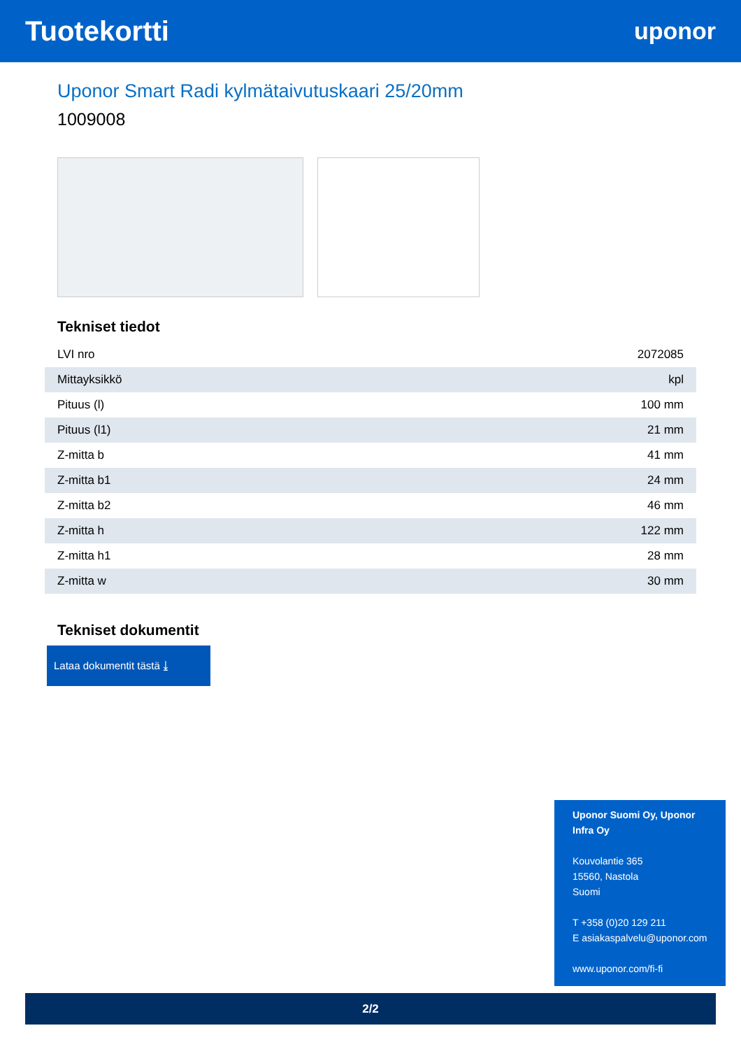Tuotekortti
uponor
Uponor Smart Radi kylmätaivutuskaari 25/20mm
1009008
Tekniset tiedot
| LVI nro | 2072085 |
| Mittayksikkö | kpl |
| Pituus (l) | 100 mm |
| Pituus (l1) | 21 mm |
| Z-mitta b | 41 mm |
| Z-mitta b1 | 24 mm |
| Z-mitta b2 | 46 mm |
| Z-mitta h | 122 mm |
| Z-mitta h1 | 28 mm |
| Z-mitta w | 30 mm |
Tekniset dokumentit
Lataa dokumentit tästä ⤓
Uponor Suomi Oy, Uponor Infra Oy
Kouvolantie 365
15560, Nastola
Suomi
T +358 (0)20 129 211
E asiakaspalvelu@uponor.com
www.uponor.com/fi-fi
2/2